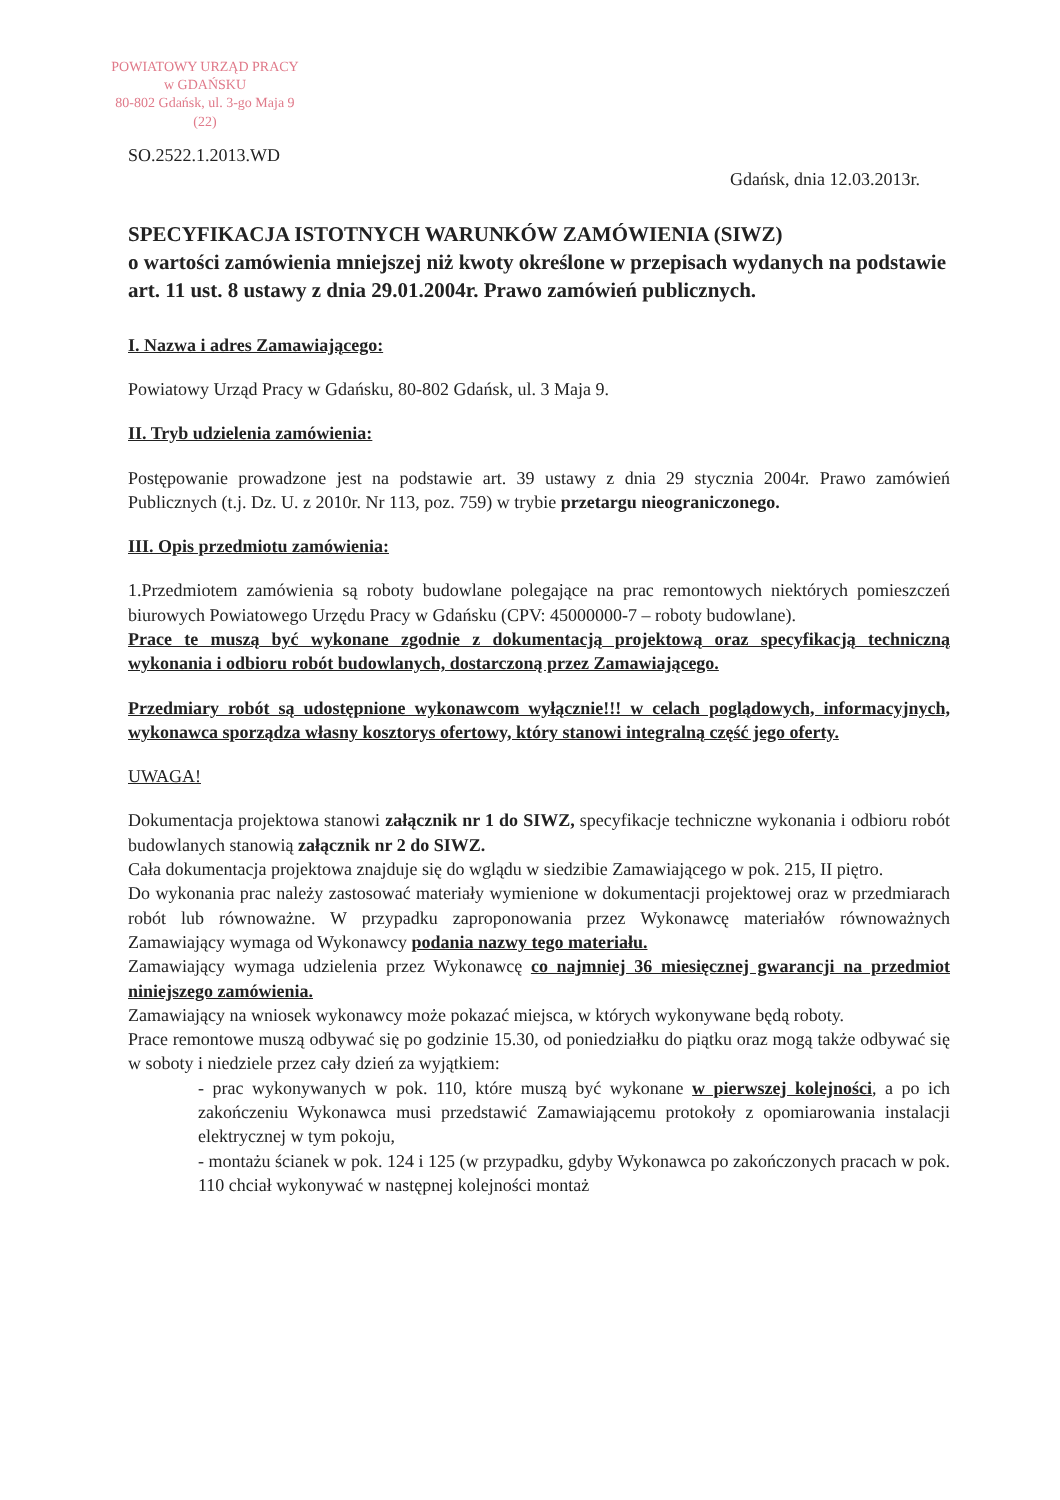POWIATOWY URZĄD PRACY
w GDAŃSKU
80-802 Gdańsk, ul. 3-go Maja 9
(22)
SO.2522.1.2013.WD
Gdańsk, dnia 12.03.2013r.
SPECYFIKACJA ISTOTNYCH WARUNKÓW ZAMÓWIENIA (SIWZ)
o wartości zamówienia mniejszej niż kwoty określone w przepisach wydanych na podstawie art. 11 ust. 8 ustawy z dnia 29.01.2004r. Prawo zamówień publicznych.
I. Nazwa i adres Zamawiającego:
Powiatowy Urząd Pracy w Gdańsku, 80-802 Gdańsk, ul. 3 Maja 9.
II. Tryb udzielenia zamówienia:
Postępowanie prowadzone jest na podstawie art. 39 ustawy z dnia 29 stycznia 2004r. Prawo zamówień Publicznych (t.j. Dz. U. z 2010r. Nr 113, poz. 759) w trybie przetargu nieograniczonego.
III. Opis przedmiotu zamówienia:
1.Przedmiotem zamówienia są roboty budowlane polegające na prac remontowych niektórych pomieszczeń biurowych Powiatowego Urzędu Pracy w Gdańsku (CPV: 45000000-7 – roboty budowlane).
Prace te muszą być wykonane zgodnie z dokumentacją projektową oraz specyfikacją techniczną wykonania i odbioru robót budowlanych, dostarczoną przez Zamawiającego.
Przedmiary robót są udostępnione wykonawcom wyłącznie!!! w celach poglądowych, informacyjnych, wykonawca sporządza własny kosztorys ofertowy, który stanowi integralną część jego oferty.
UWAGA!
Dokumentacja projektowa stanowi załącznik nr 1 do SIWZ, specyfikacje techniczne wykonania i odbioru robót budowlanych stanowią załącznik nr 2 do SIWZ.
Cała dokumentacja projektowa znajduje się do wglądu w siedzibie Zamawiającego w pok. 215, II piętro.
Do wykonania prac należy zastosować materiały wymienione w dokumentacji projektowej oraz w przedmiarach robót lub równoważne. W przypadku zaproponowania przez Wykonawcę materiałów równoważnych Zamawiający wymaga od Wykonawcy podania nazwy tego materiału.
Zamawiający wymaga udzielenia przez Wykonawcę co najmniej 36 miesięcznej gwarancji na przedmiot niniejszego zamówienia.
Zamawiający na wniosek wykonawcy może pokazać miejsca, w których wykonywane będą roboty.
Prace remontowe muszą odbywać się po godzinie 15.30, od poniedziałku do piątku oraz mogą także odbywać się w soboty i niedziele przez cały dzień za wyjątkiem:
- prac wykonywanych w pok. 110, które muszą być wykonane w pierwszej kolejności, a po ich zakończeniu Wykonawca musi przedstawić Zamawiającemu protokoły z opomiarowania instalacji elektrycznej w tym pokoju,
- montażu ścianek w pok. 124 i 125 (w przypadku, gdyby Wykonawca po zakończonych pracach w pok. 110 chciał wykonywać w następnej kolejności montaż